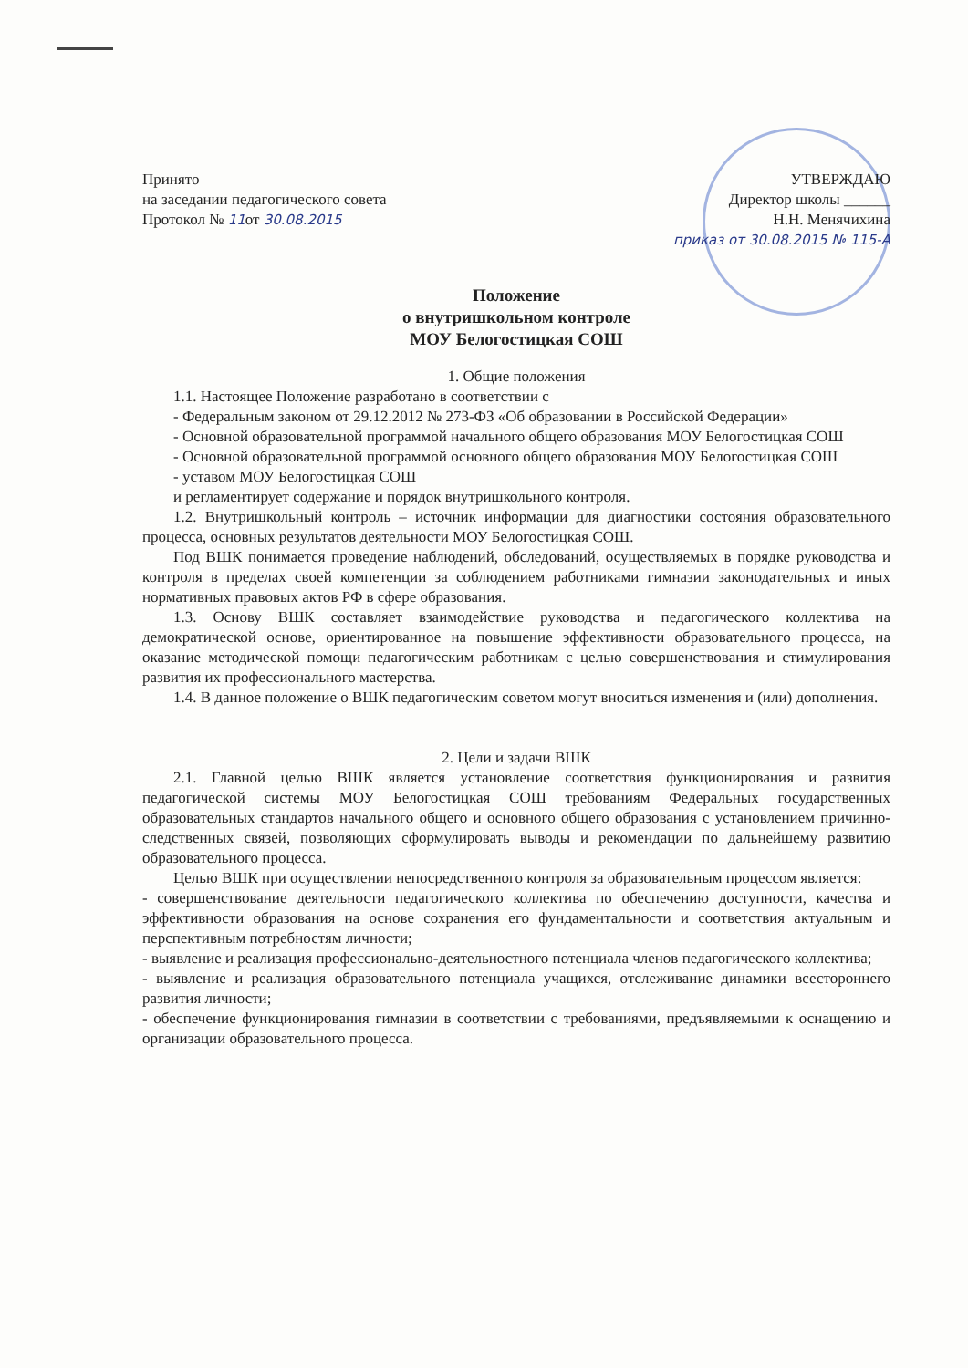Принято
на заседании педагогического совета
Протокол № 11от 30.08.2015
УТВЕРЖДАЮ
Директор школы ______
Н.Н. Менячихина
приказ от 30.08.2015 № 115-А
Положение
о внутришкольном контроле
МОУ Белогостицкая СОШ
1. Общие положения
1.1. Настоящее Положение разработано в соответствии с
- Федеральным законом от 29.12.2012 № 273-ФЗ «Об образовании в Российской Федерации»
- Основной образовательной программой начального общего образования МОУ Белогостицкая СОШ
- Основной образовательной программой основного общего образования МОУ Белогостицкая СОШ
- уставом МОУ Белогостицкая СОШ
и регламентирует содержание и порядок внутришкольного контроля.
1.2. Внутришкольный контроль – источник информации для диагностики состояния образовательного процесса, основных результатов деятельности МОУ Белогостицкая СОШ.
Под ВШК понимается проведение наблюдений, обследований, осуществляемых в порядке руководства и контроля в пределах своей компетенции за соблюдением работниками гимназии законодательных и иных нормативных правовых актов РФ в сфере образования.
1.3. Основу ВШК составляет взаимодействие руководства и педагогического коллектива на демократической основе, ориентированное на повышение эффективности образовательного процесса, на оказание методической помощи педагогическим работникам с целью совершенствования и стимулирования развития их профессионального мастерства.
1.4. В данное положение о ВШК педагогическим советом могут вноситься изменения и (или) дополнения.
2. Цели и задачи ВШК
2.1. Главной целью ВШК является установление соответствия функционирования и развития педагогической системы МОУ Белогостицкая СОШ требованиям Федеральных государственных образовательных стандартов начального общего и основного общего образования с установлением причинно-следственных связей, позволяющих сформулировать выводы и рекомендации по дальнейшему развитию образовательного процесса.
Целью ВШК при осуществлении непосредственного контроля за образовательным процессом является:
- совершенствование деятельности педагогического коллектива по обеспечению доступности, качества и эффективности образования на основе сохранения его фундаментальности и соответствия актуальным и перспективным потребностям личности;
- выявление и реализация профессионально-деятельностного потенциала членов педагогического коллектива;
- выявление и реализация образовательного потенциала учащихся, отслеживание динамики всестороннего развития личности;
- обеспечение функционирования гимназии в соответствии с требованиями, предъявляемыми к оснащению и организации образовательного процесса.